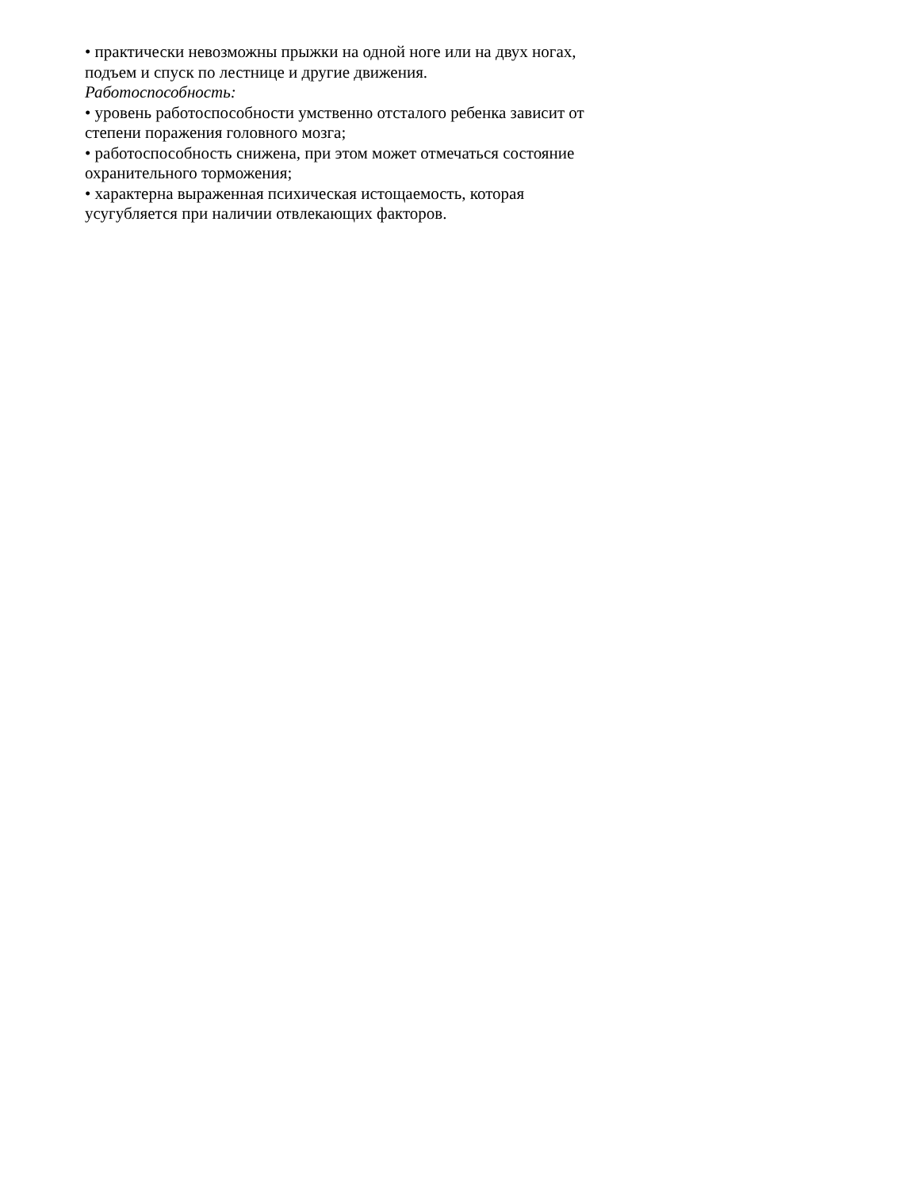• практически невозможны прыжки на одной ноге или на двух ногах,
подъем и спуск по лестнице и другие движения.
Работоспособность:
• уровень работоспособности умственно отсталого ребенка зависит от
степени поражения головного мозга;
• работоспособность снижена, при этом может отмечаться состояние
охранительного торможения;
• характерна выраженная психическая истощаемость, которая
усугубляется при наличии отвлекающих факторов.